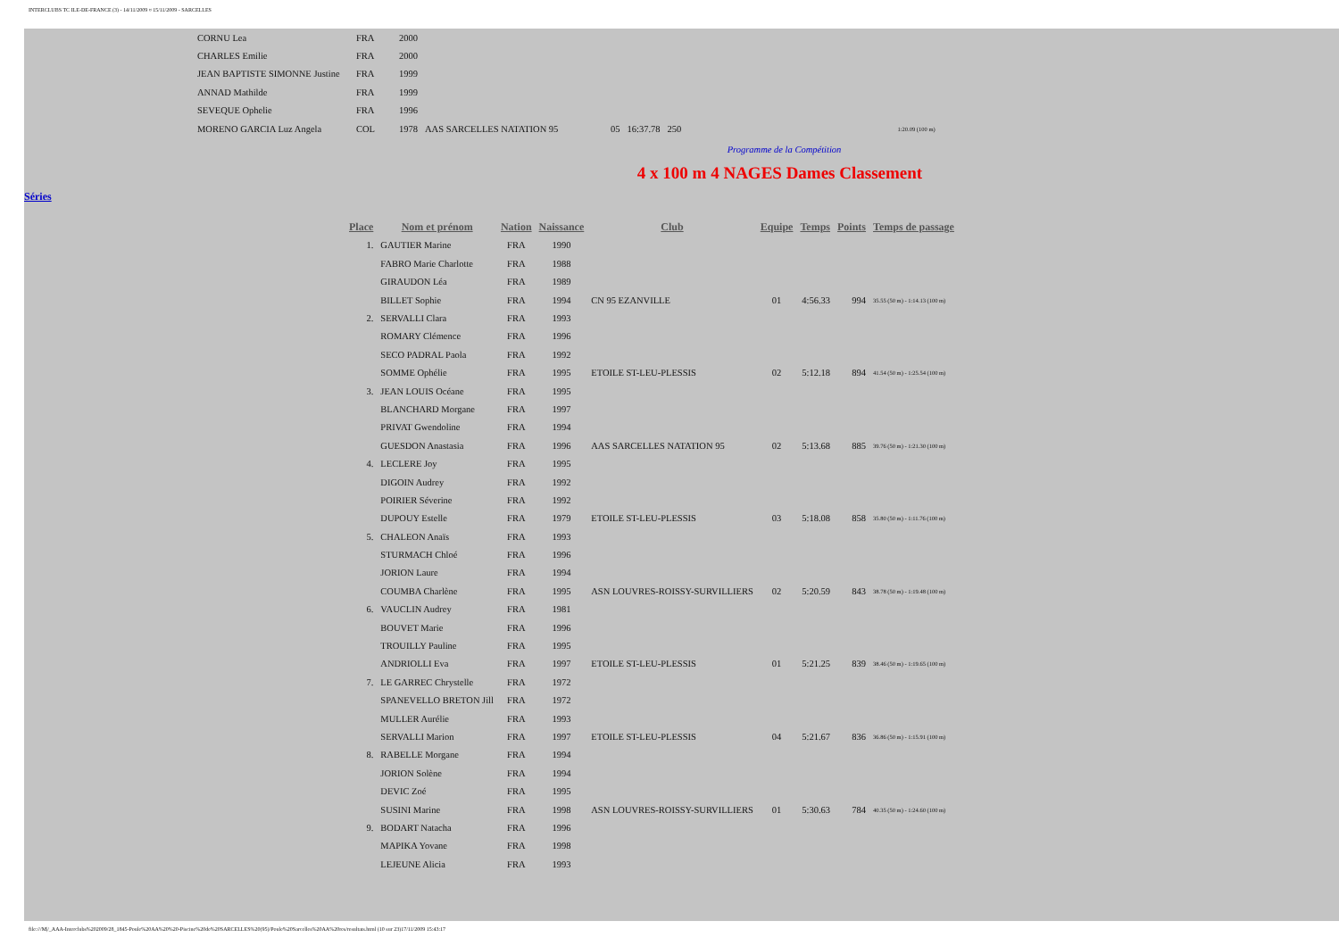INTERCLUBS TC ILE-DE-FRANCE (3) - 14/11/2009 ¤ 15/11/2009 - SARCELLES
| CORNU Lea | FRA | 2000 | | | | | |
| CHARLES Emilie | FRA | 2000 | | | | | |
| JEAN BAPTISTE SIMONNE Justine | FRA | 1999 | | | | | |
| ANNAD Mathilde | FRA | 1999 | | | | | |
| SEVEQUE Ophelie | FRA | 1996 | | | | | |
| MORENO GARCIA Luz Angela | COL | 1978 | AAS SARCELLES NATATION 95 | 05 | 16:37.78 | 250 | 1:20.09 (100 m) |
Programme de la Compétition
4 x 100 m 4 NAGES Dames Classement
Séries
| Place | Nom et prénom | Nation | Naissance | Club | Equipe | Temps | Points | Temps de passage |
| --- | --- | --- | --- | --- | --- | --- | --- | --- |
| 1. | GAUTIER Marine | FRA | 1990 | | | | | |
| | FABRO Marie Charlotte | FRA | 1988 | | | | | |
| | GIRAUDON Léa | FRA | 1989 | | | | | |
| | BILLET Sophie | FRA | 1994 | CN 95 EZANVILLE | 01 | 4:56.33 | 994 | 35.55 (50 m) - 1:14.13 (100 m) |
| 2. | SERVALLI Clara | FRA | 1993 | | | | | |
| | ROMARY Clémence | FRA | 1996 | | | | | |
| | SECO PADRAL Paola | FRA | 1992 | | | | | |
| | SOMME Ophélie | FRA | 1995 | ETOILE ST-LEU-PLESSIS | 02 | 5:12.18 | 894 | 41.54 (50 m) - 1:25.54 (100 m) |
| 3. | JEAN LOUIS Océane | FRA | 1995 | | | | | |
| | BLANCHARD Morgane | FRA | 1997 | | | | | |
| | PRIVAT Gwendoline | FRA | 1994 | | | | | |
| | GUESDON Anastasia | FRA | 1996 | AAS SARCELLES NATATION 95 | 02 | 5:13.68 | 885 | 39.76 (50 m) - 1:21.30 (100 m) |
| 4. | LECLERE Joy | FRA | 1995 | | | | | |
| | DIGOIN Audrey | FRA | 1992 | | | | | |
| | POIRIER Séverine | FRA | 1992 | | | | | |
| | DUPOUY Estelle | FRA | 1979 | ETOILE ST-LEU-PLESSIS | 03 | 5:18.08 | 858 | 35.80 (50 m) - 1:11.76 (100 m) |
| 5. | CHALEON Anaïs | FRA | 1993 | | | | | |
| | STURMACH Chloé | FRA | 1996 | | | | | |
| | JORION Laure | FRA | 1994 | | | | | |
| | COUMBA Charlène | FRA | 1995 | ASN LOUVRES-ROISSY-SURVILLIERS | 02 | 5:20.59 | 843 | 38.78 (50 m) - 1:19.48 (100 m) |
| 6. | VAUCLIN Audrey | FRA | 1981 | | | | | |
| | BOUVET Marie | FRA | 1996 | | | | | |
| | TROUILLY Pauline | FRA | 1995 | | | | | |
| | ANDRIOLLI Eva | FRA | 1997 | ETOILE ST-LEU-PLESSIS | 01 | 5:21.25 | 839 | 38.46 (50 m) - 1:19.65 (100 m) |
| 7. | LE GARREC Chrystelle | FRA | 1972 | | | | | |
| | SPANEVELLO BRETON Jill | FRA | 1972 | | | | | |
| | MULLER Aurélie | FRA | 1993 | | | | | |
| | SERVALLI Marion | FRA | 1997 | ETOILE ST-LEU-PLESSIS | 04 | 5:21.67 | 836 | 36.86 (50 m) - 1:15.91 (100 m) |
| 8. | RABELLE Morgane | FRA | 1994 | | | | | |
| | JORION Solène | FRA | 1994 | | | | | |
| | DEVIC Zoé | FRA | 1995 | | | | | |
| | SUSINI Marine | FRA | 1998 | ASN LOUVRES-ROISSY-SURVILLIERS | 01 | 5:30.63 | 784 | 40.35 (50 m) - 1:24.60 (100 m) |
| 9. | BODART Natacha | FRA | 1996 | | | | | |
| | MAPIKA Yovane | FRA | 1998 | | | | | |
| | LEJEUNE Alicia | FRA | 1993 | | | | | |
file:///M|/_AAA-Interclubs%202009/28_1845-Poule%20AA%20%20-Piscine%20de%20SARCELLES%20(95)/Poule%20Sarcelles%20AA%20res/resultats.html (10 sur 23)17/11/2009 15:43:17